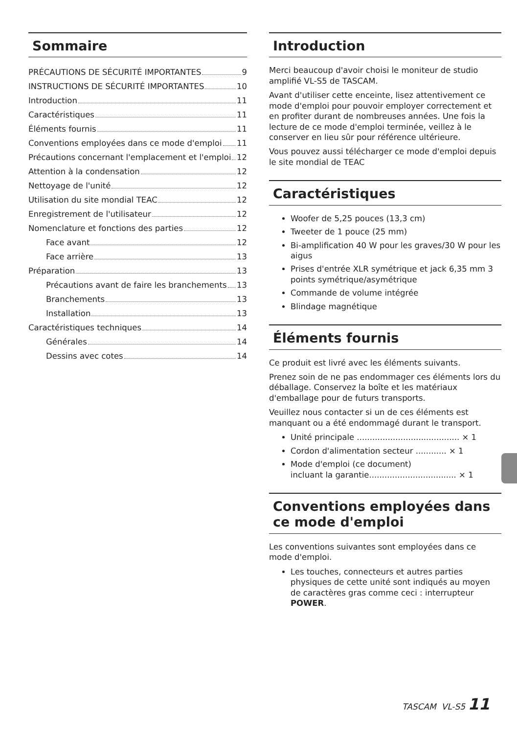Sommaire
PRÉCAUTIONS DE SÉCURITÉ IMPORTANTES 9
INSTRUCTIONS DE SÉCURITÉ IMPORTANTES 10
Introduction 11
Caractéristiques 11
Éléments fournis 11
Conventions employées dans ce mode d'emploi 11
Précautions concernant l'emplacement et l'emploi 12
Attention à la condensation 12
Nettoyage de l'unité 12
Utilisation du site mondial TEAC 12
Enregistrement de l'utilisateur 12
Nomenclature et fonctions des parties 12
Face avant 12
Face arrière 13
Préparation 13
Précautions avant de faire les branchements 13
Branchements 13
Installation 13
Caractéristiques techniques 14
Générales 14
Dessins avec cotes 14
Introduction
Merci beaucoup d'avoir choisi le moniteur de studio amplifié VL-S5 de TASCAM.
Avant d'utiliser cette enceinte, lisez attentivement ce mode d'emploi pour pouvoir employer correctement et en profiter durant de nombreuses années. Une fois la lecture de ce mode d'emploi terminée, veillez à le conserver en lieu sûr pour référence ultérieure.
Vous pouvez aussi télécharger ce mode d'emploi depuis le site mondial de TEAC
Caractéristiques
Woofer de 5,25 pouces (13,3 cm)
Tweeter de 1 pouce (25 mm)
Bi-amplification 40 W pour les graves/30 W pour les aigus
Prises d'entrée XLR symétrique et jack 6,35 mm 3 points symétrique/asymétrique
Commande de volume intégrée
Blindage magnétique
Éléments fournis
Ce produit est livré avec les éléments suivants.
Prenez soin de ne pas endommager ces éléments lors du déballage. Conservez la boîte et les matériaux d'emballage pour de futurs transports.
Veuillez nous contacter si un de ces éléments est manquant ou a été endommagé durant le transport.
Unité principale ........................................ × 1
Cordon d'alimentation secteur ............ × 1
Mode d'emploi (ce document)
incluant la garantie.................................. × 1
Conventions employées dans ce mode d'emploi
Les conventions suivantes sont employées dans ce mode d'emploi.
Les touches, connecteurs et autres parties physiques de cette unité sont indiqués au moyen de caractères gras comme ceci : interrupteur POWER.
TASCAM VL-S5 11